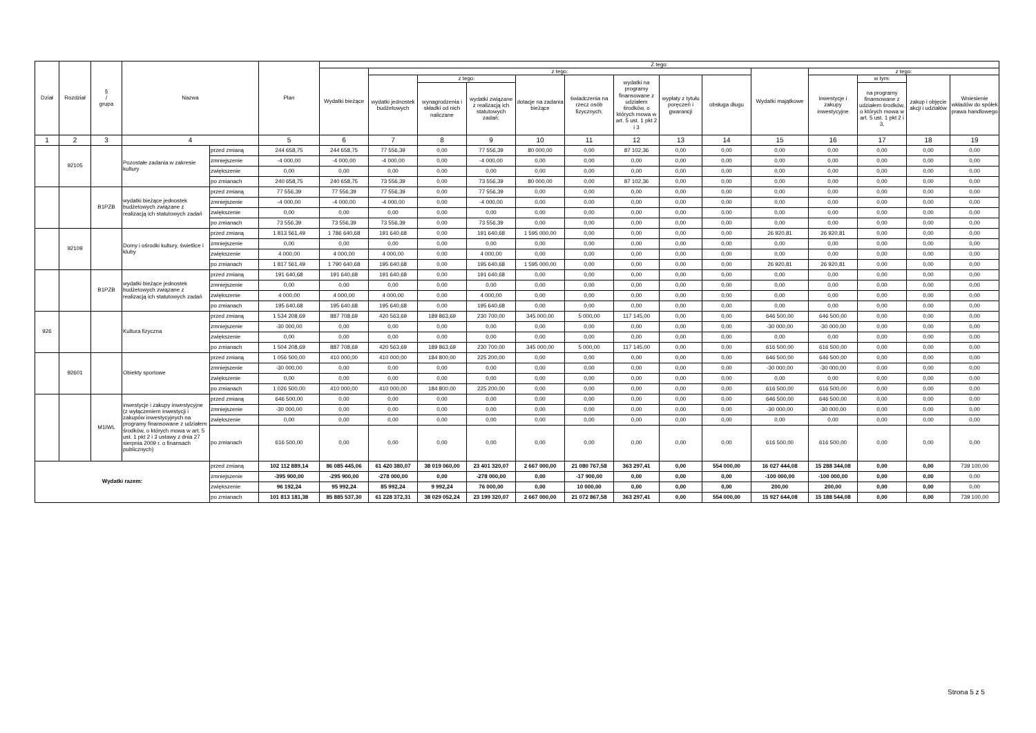| Dział | Rozdział | § / grupa | Nazwa | | Plan | Z tego: | | | | | | | | | | | | | |
| --- | --- | --- | --- | --- | --- | --- | --- | --- | --- | --- | --- | --- | --- | --- | --- | --- | --- | --- | --- |
| | | | | | | Wydatki bieżące | z tego: | | | | | | | | Wydatki majątkowe | z tego: | | | |
| | | | | | | | wydatki jednostek budżetowych | z tego: | | dotacje na zadania bieżące | świadczenia na rzecz osób fizycznych; | wydatki na programy finansowane z udziałem środków, o których mowa w art. 5 ust. 1 pkt 2 i 3 | wypłaty z tytułu poręczeń i gwarancji | obsługa długu | | inwestycje i zakupy inwestycyjne | w tym: | zakup i objęcie akcji i udziałów | Wniesienie wkładów do spółek prawa handlowego |
| | | | | | | | | wynagrodzenia i składki od nich naliczane | wydatki związane z realizacją ich statutowych zadań; | | | | | | | | na programy finansowane z udziałem środków, o których mowa w art. 5 ust. 1 pkt 2 i 3, | | |
| 1 | 2 | 3 | 4 | | 5 | 6 | 7 | 8 | 9 | 10 | 11 | 12 | 13 | 14 | 15 | 16 | 17 | 18 | 19 |
| | 92105 | | Pozostałe zadania w zakresie kultury | przed zmianą | 244 658,75 | 244 658,75 | 77 556,39 | 0,00 | 77 556,39 | 80 000,00 | 0,00 | 87 102,36 | 0,00 | 0,00 | 0,00 | 0,00 | 0,00 | 0,00 | 0,00 |
| | | | | zmniejszenie | -4 000,00 | -4 000,00 | -4 000,00 | 0,00 | -4 000,00 | 0,00 | 0,00 | 0,00 | 0,00 | 0,00 | 0,00 | 0,00 | 0,00 | 0,00 | 0,00 |
| | | | | zwiększenie | 0,00 | 0,00 | 0,00 | 0,00 | 0,00 | 0,00 | 0,00 | 0,00 | 0,00 | 0,00 | 0,00 | 0,00 | 0,00 | 0,00 | 0,00 |
| | | | | po zmianach | 240 658,75 | 240 658,75 | 73 556,39 | 0,00 | 73 556,39 | 80 000,00 | 0,00 | 87 102,36 | 0,00 | 0,00 | 0,00 | 0,00 | 0,00 | 0,00 | 0,00 |
| | | B1PZB | wydatki bieżące jednostek budżetowych związane z realizacją ich statutowych zadań | przed zmianą | 77 556,39 | 77 556,39 | 77 556,39 | 0,00 | 77 556,39 | 0,00 | 0,00 | 0,00 | 0,00 | 0,00 | 0,00 | 0,00 | 0,00 | 0,00 | 0,00 |
| | | | | zmniejszenie | -4 000,00 | -4 000,00 | -4 000,00 | 0,00 | -4 000,00 | 0,00 | 0,00 | 0,00 | 0,00 | 0,00 | 0,00 | 0,00 | 0,00 | 0,00 | 0,00 |
| | | | | zwiększenie | 0,00 | 0,00 | 0,00 | 0,00 | 0,00 | 0,00 | 0,00 | 0,00 | 0,00 | 0,00 | 0,00 | 0,00 | 0,00 | 0,00 | 0,00 |
| | | | | po zmianach | 73 556,39 | 73 556,39 | 73 556,39 | 0,00 | 73 556,39 | 0,00 | 0,00 | 0,00 | 0,00 | 0,00 | 0,00 | 0,00 | 0,00 | 0,00 | 0,00 |
| | 92109 | | Domy i ośrodki kultury, świetlice i kluby | przed zmianą | 1 813 561,49 | 1 786 640,68 | 191 640,68 | 0,00 | 191 640,68 | 1 595 000,00 | 0,00 | 0,00 | 0,00 | 0,00 | 26 920,81 | 26 920,81 | 0,00 | 0,00 | 0,00 |
| | | | | zmniejszenie | 0,00 | 0,00 | 0,00 | 0,00 | 0,00 | 0,00 | 0,00 | 0,00 | 0,00 | 0,00 | 0,00 | 0,00 | 0,00 | 0,00 | 0,00 |
| | | | | zwiększenie | 4 000,00 | 4 000,00 | 4 000,00 | 0,00 | 4 000,00 | 0,00 | 0,00 | 0,00 | 0,00 | 0,00 | 0,00 | 0,00 | 0,00 | 0,00 | 0,00 |
| | | | | po zmianach | 1 817 561,49 | 1 790 640,68 | 195 640,68 | 0,00 | 195 640,68 | 1 595 000,00 | 0,00 | 0,00 | 0,00 | 0,00 | 26 920,81 | 26 920,81 | 0,00 | 0,00 | 0,00 |
| | | B1PZB | wydatki bieżące jednostek budżetowych związane z realizacją ich statutowych zadań | przed zmianą | 191 640,68 | 191 640,68 | 191 640,68 | 0,00 | 191 640,68 | 0,00 | 0,00 | 0,00 | 0,00 | 0,00 | 0,00 | 0,00 | 0,00 | 0,00 | 0,00 |
| | | | | zmniejszenie | 0,00 | 0,00 | 0,00 | 0,00 | 0,00 | 0,00 | 0,00 | 0,00 | 0,00 | 0,00 | 0,00 | 0,00 | 0,00 | 0,00 | 0,00 |
| | | | | zwiększenie | 4 000,00 | 4 000,00 | 4 000,00 | 0,00 | 4 000,00 | 0,00 | 0,00 | 0,00 | 0,00 | 0,00 | 0,00 | 0,00 | 0,00 | 0,00 | 0,00 |
| | | | | po zmianach | 195 640,68 | 195 640,68 | 195 640,68 | 0,00 | 195 640,68 | 0,00 | 0,00 | 0,00 | 0,00 | 0,00 | 0,00 | 0,00 | 0,00 | 0,00 | 0,00 |
| 926 | | | Kultura fizyczna | przed zmianą | 1 534 208,69 | 887 708,69 | 420 563,69 | 189 863,69 | 230 700,00 | 345 000,00 | 5 000,00 | 117 145,00 | 0,00 | 0,00 | 646 500,00 | 646 500,00 | 0,00 | 0,00 | 0,00 |
| | | | | zmniejszenie | -30 000,00 | 0,00 | 0,00 | 0,00 | 0,00 | 0,00 | 0,00 | 0,00 | 0,00 | 0,00 | -30 000,00 | -30 000,00 | 0,00 | 0,00 | 0,00 |
| | | | | zwiększenie | 0,00 | 0,00 | 0,00 | 0,00 | 0,00 | 0,00 | 0,00 | 0,00 | 0,00 | 0,00 | 0,00 | 0,00 | 0,00 | 0,00 | 0,00 |
| | | | | po zmianach | 1 504 208,69 | 887 708,69 | 420 563,69 | 189 863,69 | 230 700,00 | 345 000,00 | 5 000,00 | 117 145,00 | 0,00 | 0,00 | 616 500,00 | 616 500,00 | 0,00 | 0,00 | 0,00 |
| | 92601 | | Obiekty sportowe | przed zmianą | 1 056 500,00 | 410 000,00 | 410 000,00 | 184 800,00 | 225 200,00 | 0,00 | 0,00 | 0,00 | 0,00 | 0,00 | 646 500,00 | 646 500,00 | 0,00 | 0,00 | 0,00 |
| | | | | zmniejszenie | -30 000,00 | 0,00 | 0,00 | 0,00 | 0,00 | 0,00 | 0,00 | 0,00 | 0,00 | 0,00 | -30 000,00 | -30 000,00 | 0,00 | 0,00 | 0,00 |
| | | | | zwiększenie | 0,00 | 0,00 | 0,00 | 0,00 | 0,00 | 0,00 | 0,00 | 0,00 | 0,00 | 0,00 | 0,00 | 0,00 | 0,00 | 0,00 | 0,00 |
| | | | | po zmianach | 1 026 500,00 | 410 000,00 | 410 000,00 | 184 800,00 | 225 200,00 | 0,00 | 0,00 | 0,00 | 0,00 | 0,00 | 616 500,00 | 616 500,00 | 0,00 | 0,00 | 0,00 |
| | | M1IWL | inwestycje i zakupy inwestycyjne (z wyłączeniem inwestycji i zakupów inwestycyjnych na programy finansowane z udziałem środków, o których mowa w art. 5 ust. 1 pkt 2 i 3 ustawy z dnia 27 sierpnia 2009 r. o finansach publicznych) | przed zmianą | 646 500,00 | 0,00 | 0,00 | 0,00 | 0,00 | 0,00 | 0,00 | 0,00 | 0,00 | 0,00 | 646 500,00 | 646 500,00 | 0,00 | 0,00 | 0,00 |
| | | | | zmniejszenie | -30 000,00 | 0,00 | 0,00 | 0,00 | 0,00 | 0,00 | 0,00 | 0,00 | 0,00 | 0,00 | -30 000,00 | -30 000,00 | 0,00 | 0,00 | 0,00 |
| | | | | zwiększenie | 0,00 | 0,00 | 0,00 | 0,00 | 0,00 | 0,00 | 0,00 | 0,00 | 0,00 | 0,00 | 0,00 | 0,00 | 0,00 | 0,00 | 0,00 |
| | | | | po zmianach | 616 500,00 | 0,00 | 0,00 | 0,00 | 0,00 | 0,00 | 0,00 | 0,00 | 0,00 | 0,00 | 616 500,00 | 616 500,00 | 0,00 | 0,00 | 0,00 |
| Wydatki razem: | | | | przed zmianą | 102 112 889,14 | 86 085 445,06 | 61 420 380,07 | 38 019 060,00 | 23 401 320,07 | 2 667 000,00 | 21 080 767,58 | 363 297,41 | 0,00 | 554 000,00 | 16 027 444,08 | 15 288 344,08 | 0,00 | 0,00 | 739 100,00 |
| | | | | zmniejszenie | -395 900,00 | -295 900,00 | -278 000,00 | 0,00 | -278 000,00 | 0,00 | -17 900,00 | 0,00 | 0,00 | 0,00 | -100 000,00 | -100 000,00 | 0,00 | 0,00 | 0,00 |
| | | | | zwiększenie | 96 192,24 | 95 992,24 | 85 992,24 | 9 992,24 | 76 000,00 | 0,00 | 10 000,00 | 0,00 | 0,00 | 0,00 | 200,00 | 200,00 | 0,00 | 0,00 | 0,00 |
| | | | | po zmianach | 101 813 181,38 | 85 885 537,30 | 61 228 372,31 | 38 029 052,24 | 23 199 320,07 | 2 667 000,00 | 21 072 867,58 | 363 297,41 | 0,00 | 554 000,00 | 15 927 644,08 | 15 188 544,08 | 0,00 | 0,00 | 739 100,00 |
Strona 5 z 5